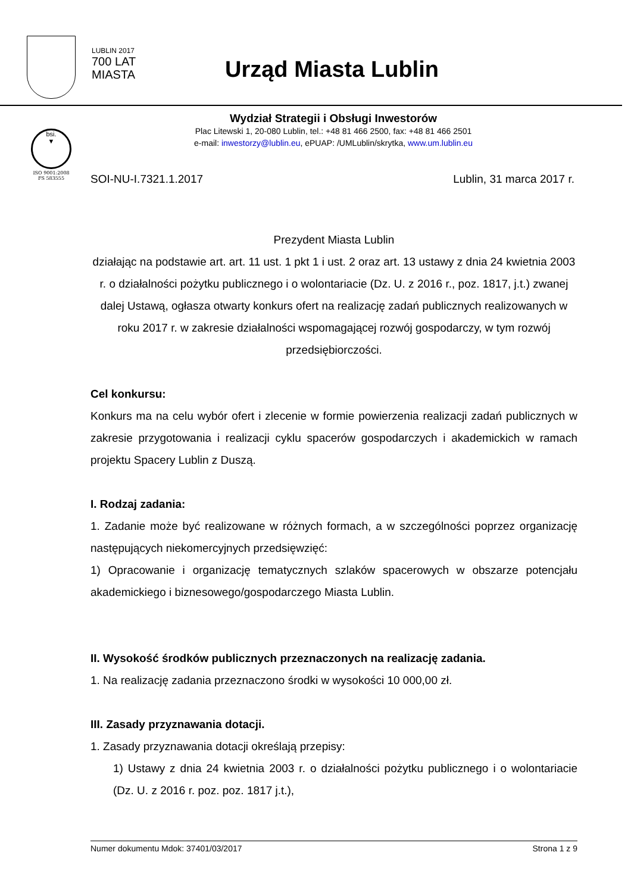LUBLIN 2017
700 LAT
MIASTA
Urząd Miasta Lublin
Wydział Strategii i Obsługi Inwestorów
Plac Litewski 1, 20-080 Lublin, tel.: +48 81 466 2500, fax: +48 81 466 2501
e-mail: inwestorzy@lublin.eu, ePUAP: /UMLublin/skrytka, www.um.lublin.eu
bsi.
▼
ISO 9001:2008
FS 583555
SOI-NU-I.7321.1.2017 Lublin, 31 marca 2017 r.
Prezydent Miasta Lublin
działając na podstawie art. art. 11 ust. 1 pkt 1 i ust. 2 oraz art. 13 ustawy z dnia 24 kwietnia 2003 r. o działalności pożytku publicznego i o wolontariacie (Dz. U. z 2016 r., poz. 1817, j.t.) zwanej dalej Ustawą, ogłasza otwarty konkurs ofert na realizację zadań publicznych realizowanych w roku 2017 r. w zakresie działalności wspomagającej rozwój gospodarczy, w tym rozwój przedsiębiorczości.
Cel konkursu:
Konkurs ma na celu wybór ofert i zlecenie w formie powierzenia realizacji zadań publicznych w zakresie przygotowania i realizacji cyklu spacerów gospodarczych i akademickich w ramach projektu Spacery Lublin z Duszą.
I. Rodzaj zadania:
1. Zadanie może być realizowane w różnych formach, a w szczególności poprzez organizację następujących niekomercyjnych przedsięwzięć:
1) Opracowanie i organizację tematycznych szlaków spacerowych w obszarze potencjału akademickiego i biznesowego/gospodarczego Miasta Lublin.
II. Wysokość środków publicznych przeznaczonych na realizację zadania.
1. Na realizację zadania przeznaczono środki w wysokości 10 000,00 zł.
III. Zasady przyznawania dotacji.
1. Zasady przyznawania dotacji określają przepisy:
1) Ustawy z dnia 24 kwietnia 2003 r. o działalności pożytku publicznego i o wolontariacie (Dz. U. z 2016 r. poz. poz. 1817 j.t.),
Numer dokumentu Mdok: 37401/03/2017 Strona 1 z 9